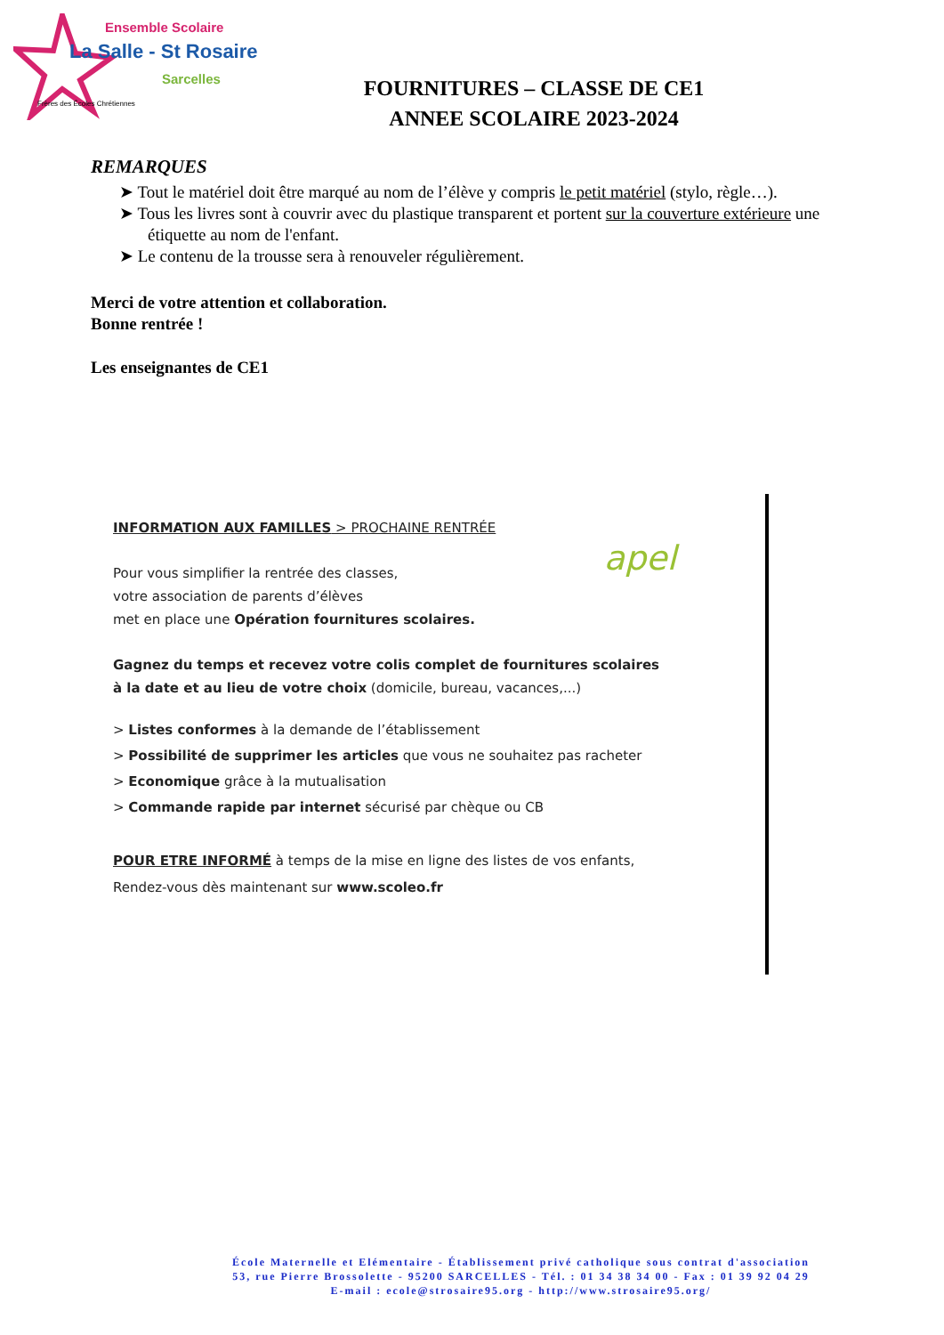Ensemble Scolaire
La Salle - St Rosaire
Sarcelles
Frères des Écoles Chrétiennes
FOURNITURES – CLASSE DE CE1
ANNEE SCOLAIRE 2023-2024
REMARQUES
➤ Tout le matériel doit être marqué au nom de l’élève y compris le petit matériel (stylo, règle…).
➤ Tous les livres sont à couvrir avec du plastique transparent et portent sur la couverture extérieure une étiquette au nom de l'enfant.
➤ Le contenu de la trousse sera à renouveler régulièrement.
Merci de votre attention et collaboration.
Bonne rentrée !
Les enseignantes de CE1
apel
INFORMATION AUX FAMILLES > PROCHAINE RENTRÉE
Pour vous simplifier la rentrée des classes,
votre association de parents d’élèves
met en place une Opération fournitures scolaires.
Gagnez du temps et recevez votre colis complet de fournitures scolaires
à la date et au lieu de votre choix (domicile, bureau, vacances,...)
> Listes conformes à la demande de l’établissement
> Possibilité de supprimer les articles que vous ne souhaitez pas racheter
> Economique grâce à la mutualisation
> Commande rapide par internet sécurisé par chèque ou CB
POUR ETRE INFORMÉ à temps de la mise en ligne des listes de vos enfants,
Rendez-vous dès maintenant sur www.scoleo.fr
École Maternelle et Elémentaire - Établissement privé catholique sous contrat d'association
53, rue Pierre Brossolette - 95200 SARCELLES - Tél. : 01 34 38 34 00 - Fax : 01 39 92 04 29
E-mail : ecole@strosaire95.org - http://www.strosaire95.org/